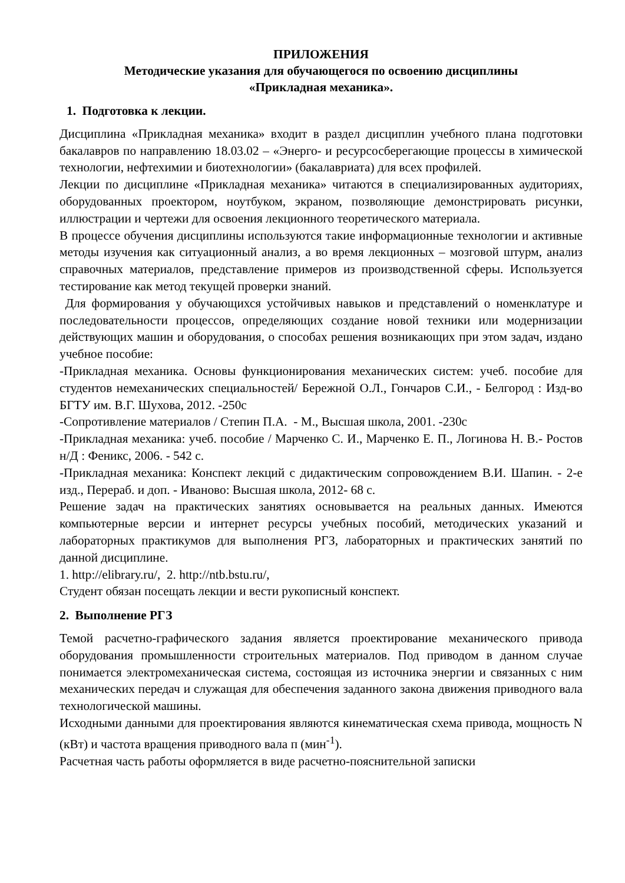ПРИЛОЖЕНИЯ
Методические указания для обучающегося по освоению дисциплины
«Прикладная механика».
1. Подготовка к лекции.
Дисциплина «Прикладная механика» входит в раздел дисциплин учебного плана подготовки бакалавров по направлению 18.03.02 – «Энерго- и ресурсосберегающие процессы в химической технологии, нефтехимии и биотехнологии» (бакалавриата) для всех профилей.
Лекции по дисциплине «Прикладная механика» читаются в специализированных аудиториях, оборудованных проектором, ноутбуком, экраном, позволяющие демонстрировать рисунки, иллюстрации и чертежи для освоения лекционного теоретического материала.
В процессе обучения дисциплины используются такие информационные технологии и активные методы изучения как ситуационный анализ, а во время лекционных – мозговой штурм, анализ справочных материалов, представление примеров из производственной сферы. Используется тестирование как метод текущей проверки знаний.
Для формирования у обучающихся устойчивых навыков и представлений о номенклатуре и последовательности процессов, определяющих создание новой техники или модернизации действующих машин и оборудования, о способах решения возникающих при этом задач, издано учебное пособие:
-Прикладная механика. Основы функционирования механических систем: учеб. пособие для студентов немеханических специальностей/ Бережной О.Л., Гончаров С.И., - Белгород : Изд-во БГТУ им. В.Г. Шухова, 2012. -250с
-Сопротивление материалов / Степин П.А. - М., Высшая школа, 2001. -230с
-Прикладная механика: учеб. пособие / Марченко С. И., Марченко Е. П., Логинова Н. В.- Ростов н/Д : Феникс, 2006. - 542 с.
-Прикладная механика: Конспект лекций с дидактическим сопровождением В.И. Шапин. - 2-е изд., Перераб. и доп. - Иваново: Высшая школа, 2012- 68 с.
Решение задач на практических занятиях основывается на реальных данных. Имеются компьютерные версии и интернет ресурсы учебных пособий, методических указаний и лабораторных практикумов для выполнения РГЗ, лабораторных и практических занятий по данной дисциплине.
1. http://elibrary.ru/, 2. http://ntb.bstu.ru/,
Студент обязан посещать лекции и вести рукописный конспект.
2. Выполнение РГЗ
Темой расчетно-графического задания является проектирование механического привода оборудования промышленности строительных материалов. Под приводом в данном случае понимается электромеханическая система, состоящая из источника энергии и связанных с ним механических передач и служащая для обеспечения заданного закона движения приводного вала технологической машины.
Исходными данными для проектирования являются кинематическая схема привода, мощность N (кВт) и частота вращения приводного вала п (мин<sup>-1</sup>).
Расчетная часть работы оформляется в виде расчетно-пояснительной записки